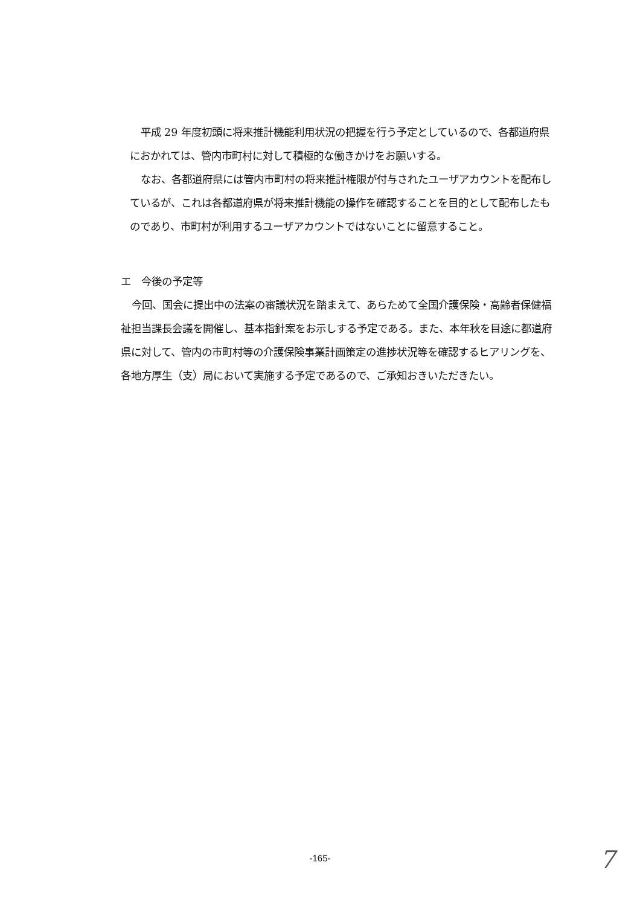平成 29 年度初頭に将来推計機能利用状況の把握を行う予定としているので、各都道府県におかれては、管内市町村に対して積極的な働きかけをお願いする。
なお、各都道府県には管内市町村の将来推計権限が付与されたユーザアカウントを配布しているが、これは各都道府県が将来推計機能の操作を確認することを目的として配布したものであり、市町村が利用するユーザアカウントではないことに留意すること。
エ　今後の予定等
今回、国会に提出中の法案の審議状況を踏まえて、あらためて全国介護保険・高齢者保健福祉担当課長会議を開催し、基本指針案をお示しする予定である。また、本年秋を目途に都道府県に対して、管内の市町村等の介護保険事業計画策定の進捗状況等を確認するヒアリングを、各地方厚生（支）局において実施する予定であるので、ご承知おきいただきたい。
-165- 7